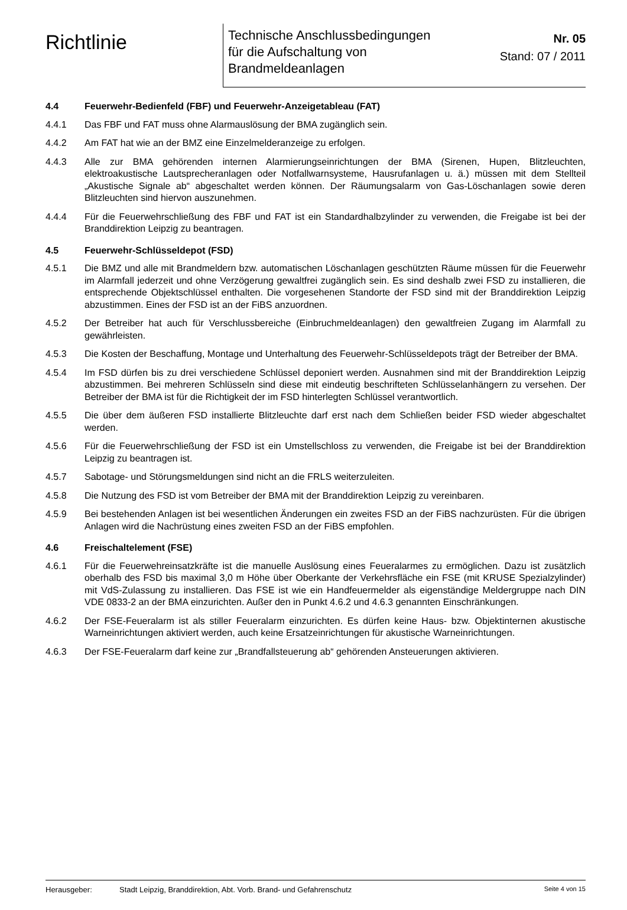Richtlinie
Technische Anschlussbedingungen
für die Aufschaltung von
Brandmeldeanlagen
Nr. 05
Stand: 07 / 2011
4.4 Feuerwehr-Bedienfeld (FBF) und Feuerwehr-Anzeigetableau (FAT)
4.4.1 Das FBF und FAT muss ohne Alarmauslösung der BMA zugänglich sein.
4.4.2 Am FAT hat wie an der BMZ eine Einzelmelderanzeige zu erfolgen.
4.4.3 Alle zur BMA gehörenden internen Alarmierungseinrichtungen der BMA (Sirenen, Hupen, Blitzleuchten, elektroakustische Lautsprecheranlagen oder Notfallwarnsysteme, Hausrufanlagen u. ä.) müssen mit dem Stellteil „Akustische Signale ab“ abgeschaltet werden können. Der Räumungsalarm von Gas-Löschanlagen sowie deren Blitzleuchten sind hiervon auszunehmen.
4.4.4 Für die Feuerwehrschließung des FBF und FAT ist ein Standardhalbzylinder zu verwenden, die Freigabe ist bei der Branddirektion Leipzig zu beantragen.
4.5 Feuerwehr-Schlüsseldepot (FSD)
4.5.1 Die BMZ und alle mit Brandmeldern bzw. automatischen Löschanlagen geschützten Räume müssen für die Feuerwehr im Alarmfall jederzeit und ohne Verzögerung gewaltfrei zugänglich sein. Es sind deshalb zwei FSD zu installieren, die entsprechende Objektschlüssel enthalten. Die vorgesehenen Standorte der FSD sind mit der Branddirektion Leipzig abzustimmen. Eines der FSD ist an der FiBS anzuordnen.
4.5.2 Der Betreiber hat auch für Verschlussbereiche (Einbruchmeldeanlagen) den gewaltfreien Zugang im Alarmfall zu gewährleisten.
4.5.3 Die Kosten der Beschaffung, Montage und Unterhaltung des Feuerwehr-Schlüsseldepots trägt der Betreiber der BMA.
4.5.4 Im FSD dürfen bis zu drei verschiedene Schlüssel deponiert werden. Ausnahmen sind mit der Branddirektion Leipzig abzustimmen. Bei mehreren Schlüsseln sind diese mit eindeutig beschrifteten Schlüsselanhängern zu versehen. Der Betreiber der BMA ist für die Richtigkeit der im FSD hinterlegten Schlüssel verantwortlich.
4.5.5 Die über dem äußeren FSD installierte Blitzleuchte darf erst nach dem Schließen beider FSD wieder abgeschaltet werden.
4.5.6 Für die Feuerwehrschließung der FSD ist ein Umstellschloss zu verwenden, die Freigabe ist bei der Branddirektion Leipzig zu beantragen ist.
4.5.7 Sabotage- und Störungsmeldungen sind nicht an die FRLS weiterzuleiten.
4.5.8 Die Nutzung des FSD ist vom Betreiber der BMA mit der Branddirektion Leipzig zu vereinbaren.
4.5.9 Bei bestehenden Anlagen ist bei wesentlichen Änderungen ein zweites FSD an der FiBS nachzurüsten. Für die übrigen Anlagen wird die Nachrüstung eines zweiten FSD an der FiBS empfohlen.
4.6 Freischaltelement (FSE)
4.6.1 Für die Feuerwehreinsatzkräfte ist die manuelle Auslösung eines Feueralarmes zu ermöglichen. Dazu ist zusätzlich oberhalb des FSD bis maximal 3,0 m Höhe über Oberkante der Verkehrsfläche ein FSE (mit KRUSE Spezialzylinder) mit VdS-Zulassung zu installieren. Das FSE ist wie ein Handfeuermelder als eigenständige Meldergruppe nach DIN VDE 0833-2 an der BMA einzurichten. Außer den in Punkt 4.6.2 und 4.6.3 genannten Einschränkungen.
4.6.2 Der FSE-Feueralarm ist als stiller Feueralarm einzurichten. Es dürfen keine Haus- bzw. Objektinternen akustische Warneinrichtungen aktiviert werden, auch keine Ersatzeinrichtungen für akustische Warneinrichtungen.
4.6.3 Der FSE-Feueralarm darf keine zur „Brandfallsteuerung ab“ gehörenden Ansteuerungen aktivieren.
Herausgeber: Stadt Leipzig, Branddirektion, Abt. Vorb. Brand- und Gefahrenschutz
Seite 4 von 15